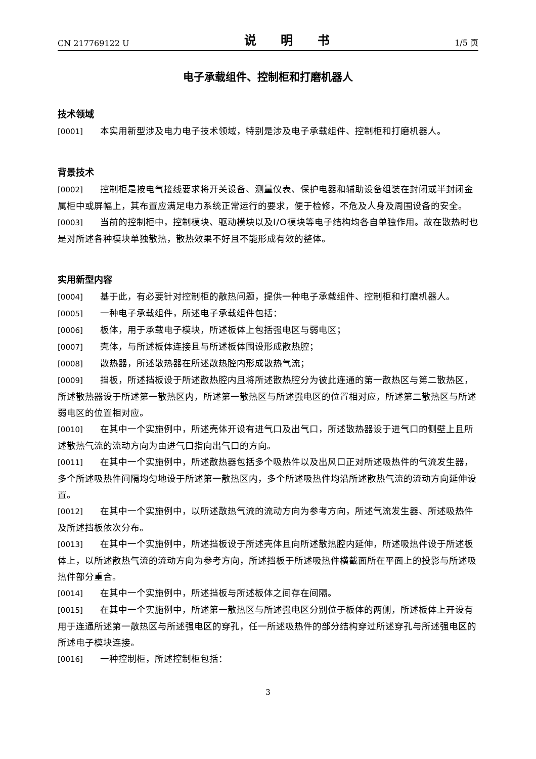CN 217769122 U 说 明 书 1/5 页
电子承载组件、控制柜和打磨机器人
技术领域
[0001] 本实用新型涉及电力电子技术领域，特别是涉及电子承载组件、控制柜和打磨机器人。
背景技术
[0002] 控制柜是按电气接线要求将开关设备、测量仪表、保护电器和辅助设备组装在封闭或半封闭金属柜中或屏幅上，其布置应满足电力系统正常运行的要求，便于检修，不危及人身及周围设备的安全。
[0003] 当前的控制柜中，控制模块、驱动模块以及I/O模块等电子结构均各自单独作用。故在散热时也是对所述各种模块单独散热，散热效果不好且不能形成有效的整体。
实用新型内容
[0004] 基于此，有必要针对控制柜的散热问题，提供一种电子承载组件、控制柜和打磨机器人。
[0005] 一种电子承载组件，所述电子承载组件包括：
[0006] 板体，用于承载电子模块，所述板体上包括强电区与弱电区；
[0007] 壳体，与所述板体连接且与所述板体围设形成散热腔；
[0008] 散热器，所述散热器在所述散热腔内形成散热气流；
[0009] 挡板，所述挡板设于所述散热腔内且将所述散热腔分为彼此连通的第一散热区与第二散热区，所述散热器设于所述第一散热区内，所述第一散热区与所述强电区的位置相对应，所述第二散热区与所述弱电区的位置相对应。
[0010] 在其中一个实施例中，所述壳体开设有进气口及出气口，所述散热器设于进气口的侧壁上且所述散热气流的流动方向为由进气口指向出气口的方向。
[0011] 在其中一个实施例中，所述散热器包括多个吸热件以及出风口正对所述吸热件的气流发生器，多个所述吸热件间隔均匀地设于所述第一散热区内，多个所述吸热件均沿所述散热气流的流动方向延伸设置。
[0012] 在其中一个实施例中，以所述散热气流的流动方向为参考方向，所述气流发生器、所述吸热件及所述挡板依次分布。
[0013] 在其中一个实施例中，所述挡板设于所述壳体且向所述散热腔内延伸，所述吸热件设于所述板体上，以所述散热气流的流动方向为参考方向，所述挡板于所述吸热件横截面所在平面上的投影与所述吸热件部分重合。
[0014] 在其中一个实施例中，所述挡板与所述板体之间存在间隔。
[0015] 在其中一个实施例中，所述第一散热区与所述强电区分别位于板体的两侧，所述板体上开设有用于连通所述第一散热区与所述强电区的穿孔，任一所述吸热件的部分结构穿过所述穿孔与所述强电区的所述电子模块连接。
[0016] 一种控制柜，所述控制柜包括：
3